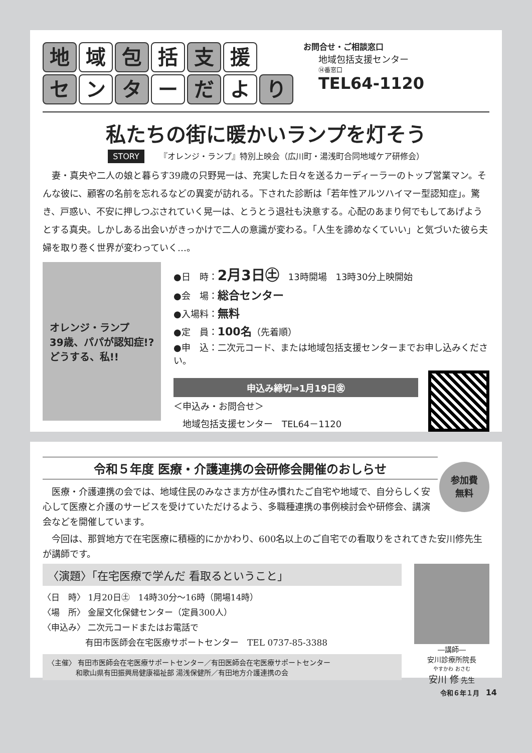地域 包 括 支 援
セン タ ー だ よ り
お問合せ・ご相談窓口
地域包括支援センター
⑭番窓口
TEL64-1120
私たちの街に暖かいランプを灯そう
STORY 『オレンジ・ランプ』特別上映会（広川町・湯浅町合同地域ケア研修会）
妻・真央や二人の娘と暮らす39歳の只野晃一は、充実した日々を送るカーディーラーのトップ営業マン。そんな彼に、顧客の名前を忘れるなどの異変が訪れる。下された診断は「若年性アルツハイマー型認知症」。驚き、戸惑い、不安に押しつぶされていく晃一は、とうとう退社も決意する。心配のあまり何でもしてあげようとする真央。しかしある出会いがきっかけで二人の意識が変わる。「人生を諦めなくていい」と気づいた彼ら夫婦を取り巻く世界が変わっていく…。
オレンジ・ランプ
39歳、パパが認知症!?
どうする、私!!
●日　時：2月3日㊏　13時開場　13時30分上映開始
●会　場：総合センター
●入場料：無料
●定　員：100名（先着順）
●申　込：二次元コード、または地域包括支援センターまでお申し込みください。
申込み締切⇒1月19日㊎
＜申込み・お問合せ＞
　地域包括支援センター　TEL64－1120
令和５年度 医療・介護連携の会研修会開催のおしらせ
参加費
無料
医療・介護連携の会では、地域住民のみなさま方が住み慣れたご自宅や地域で、自分らしく安心して医療と介護のサービスを受けていただけるよう、多職種連携の事例検討会や研修会、講演会などを開催しています。
今回は、那賀地方で在宅医療に積極的にかかわり、600名以上のご自宅での看取りをされてきた安川修先生が講師です。
〈演題〉「在宅医療で学んだ 看取るということ」
〈日　時〉 1月20日㊏　14時30分～16時（開場14時）
〈場　所〉 金屋文化保健センター（定員300人）
〈申込み〉 二次元コードまたはお電話で
　　　　　有田市医師会在宅医療サポートセンター　TEL 0737-85-3388
〈主催〉 有田市医師会在宅医療サポートセンター／有田医師会在宅医療サポートセンター
　　　　和歌山県有田振興局健康福祉部 湯浅保健所／有田地方介護連携の会
―講師―
安川診療所院長
やすかわ おさむ
安川 修 先生
令和６年１月　14